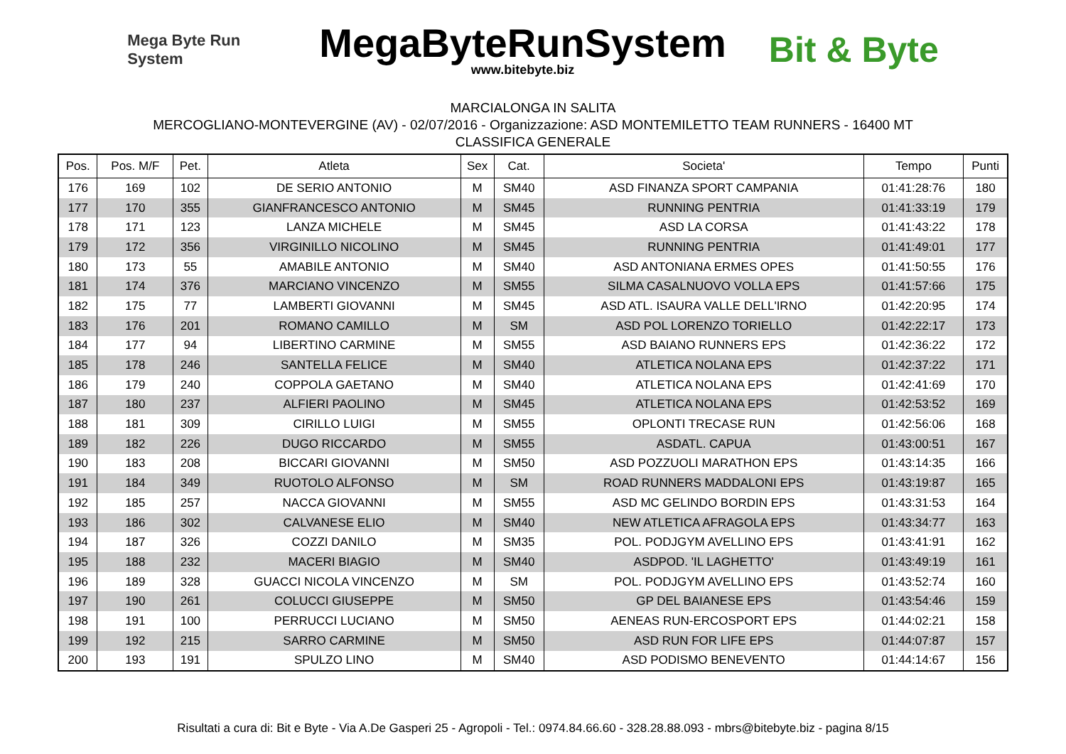Mega Byte Run System
MegaByteRunSystem
www.bitebyte.biz
Bit & Byte
MARCIALONGA IN SALITA
MERCOGLIANO-MONTEVERGINE (AV) - 02/07/2016 - Organizzazione: ASD MONTEMILETTO TEAM RUNNERS - 16400 MT
CLASSIFICA GENERALE
| Pos. | Pos. M/F | Pet. | Atleta | Sex | Cat. | Societa' | Tempo | Punti |
| --- | --- | --- | --- | --- | --- | --- | --- | --- |
| 176 | 169 | 102 | DE SERIO ANTONIO | M | SM40 | ASD FINANZA SPORT CAMPANIA | 01:41:28:76 | 180 |
| 177 | 170 | 355 | GIANFRANCESCO ANTONIO | M | SM45 | RUNNING PENTRIA | 01:41:33:19 | 179 |
| 178 | 171 | 123 | LANZA MICHELE | M | SM45 | ASD LA CORSA | 01:41:43:22 | 178 |
| 179 | 172 | 356 | VIRGINILLO NICOLINO | M | SM45 | RUNNING PENTRIA | 01:41:49:01 | 177 |
| 180 | 173 | 55 | AMABILE ANTONIO | M | SM40 | ASD ANTONIANA ERMES OPES | 01:41:50:55 | 176 |
| 181 | 174 | 376 | MARCIANO VINCENZO | M | SM55 | SILMA CASALNUOVO VOLLA EPS | 01:41:57:66 | 175 |
| 182 | 175 | 77 | LAMBERTI GIOVANNI | M | SM45 | ASD ATL. ISAURA VALLE DELL'IRNO | 01:42:20:95 | 174 |
| 183 | 176 | 201 | ROMANO CAMILLO | M | SM | ASD POL LORENZO TORIELLO | 01:42:22:17 | 173 |
| 184 | 177 | 94 | LIBERTINO CARMINE | M | SM55 | ASD BAIANO RUNNERS EPS | 01:42:36:22 | 172 |
| 185 | 178 | 246 | SANTELLA FELICE | M | SM40 | ATLETICA NOLANA EPS | 01:42:37:22 | 171 |
| 186 | 179 | 240 | COPPOLA GAETANO | M | SM40 | ATLETICA NOLANA EPS | 01:42:41:69 | 170 |
| 187 | 180 | 237 | ALFIERI PAOLINO | M | SM45 | ATLETICA NOLANA EPS | 01:42:53:52 | 169 |
| 188 | 181 | 309 | CIRILLO LUIGI | M | SM55 | OPLONTI TRECASE RUN | 01:42:56:06 | 168 |
| 189 | 182 | 226 | DUGO RICCARDO | M | SM55 | ASDATL. CAPUA | 01:43:00:51 | 167 |
| 190 | 183 | 208 | BICCARI GIOVANNI | M | SM50 | ASD POZZUOLI MARATHON EPS | 01:43:14:35 | 166 |
| 191 | 184 | 349 | RUOTOLO ALFONSO | M | SM | ROAD RUNNERS MADDALONI EPS | 01:43:19:87 | 165 |
| 192 | 185 | 257 | NACCA GIOVANNI | M | SM55 | ASD MC GELINDO BORDIN EPS | 01:43:31:53 | 164 |
| 193 | 186 | 302 | CALVANESE ELIO | M | SM40 | NEW ATLETICA AFRAGOLA EPS | 01:43:34:77 | 163 |
| 194 | 187 | 326 | COZZI DANILO | M | SM35 | POL. PODJGYM AVELLINO EPS | 01:43:41:91 | 162 |
| 195 | 188 | 232 | MACERI BIAGIO | M | SM40 | ASDPOD. 'IL LAGHETTO' | 01:43:49:19 | 161 |
| 196 | 189 | 328 | GUACCI NICOLA VINCENZO | M | SM | POL. PODJGYM AVELLINO EPS | 01:43:52:74 | 160 |
| 197 | 190 | 261 | COLUCCI GIUSEPPE | M | SM50 | GP DEL BAIANESE EPS | 01:43:54:46 | 159 |
| 198 | 191 | 100 | PERRUCCI LUCIANO | M | SM50 | AENEAS RUN-ERCOSPORT EPS | 01:44:02:21 | 158 |
| 199 | 192 | 215 | SARRO CARMINE | M | SM50 | ASD RUN FOR LIFE EPS | 01:44:07:87 | 157 |
| 200 | 193 | 191 | SPULZO LINO | M | SM40 | ASD PODISMO BENEVENTO | 01:44:14:67 | 156 |
Risultati a cura di: Bit e Byte - Via A.De Gasperi 25 - Agropoli - Tel.: 0974.84.66.60 - 328.28.88.093 - mbrs@bitebyte.biz - pagina 8/15